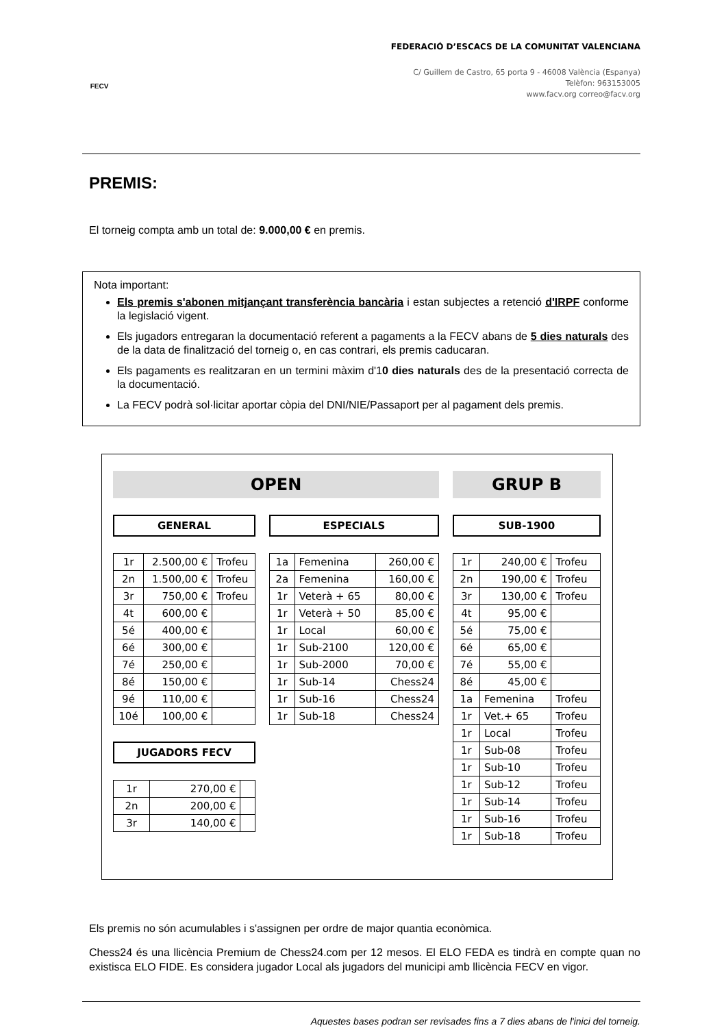FECV
FEDERACIÓ D’ESCACS DE LA COMUNITAT VALENCIANA
C/ Guillem de Castro, 65 porta 9 - 46008 València (Espanya)
Telèfon: 963153005
www.facv.org correo@facv.org
PREMIS:
El torneig compta amb un total de: 9.000,00 € en premis.
Nota important:
Els premis s'abonen mitjançant transferència bancària i estan subjectes a retenció d'IRPF conforme la legislació vigent.
Els jugadors entregaran la documentació referent a pagaments a la FECV abans de 5 dies naturals des de la data de finalització del torneig o, en cas contrari, els premis caducaran.
Els pagaments es realitzaran en un termini màxim d'10 dies naturals des de la presentació correcta de la documentació.
La FECV podrà sol·licitar aportar còpia del DNI/NIE/Passaport per al pagament dels premis.
OPEN
GENERAL
| 1r | 2.500,00 € | Trofeu |
| 2n | 1.500,00 € | Trofeu |
| 3r | 750,00 € | Trofeu |
| 4t | 600,00 € | |
| 5é | 400,00 € | |
| 6é | 300,00 € | |
| 7é | 250,00 € | |
| 8é | 150,00 € | |
| 9é | 110,00 € | |
| 10é | 100,00 € | |
JUGADORS FECV
| 1r | 270,00 € | |
| 2n | 200,00 € | |
| 3r | 140,00 € | |
ESPECIALS
| 1a | Femenina | 260,00 € |
| 2a | Femenina | 160,00 € |
| 1r | Veterà + 65 | 80,00 € |
| 1r | Veterà + 50 | 85,00 € |
| 1r | Local | 60,00 € |
| 1r | Sub-2100 | 120,00 € |
| 1r | Sub-2000 | 70,00 € |
| 1r | Sub-14 | Chess24 |
| 1r | Sub-16 | Chess24 |
| 1r | Sub-18 | Chess24 |
GRUP B
SUB-1900
| 1r | 240,00 € | Trofeu |
| 2n | 190,00 € | Trofeu |
| 3r | 130,00 € | Trofeu |
| 4t | 95,00 € | |
| 5é | 75,00 € | |
| 6é | 65,00 € | |
| 7é | 55,00 € | |
| 8é | 45,00 € | |
| 1a | Femenina | Trofeu |
| 1r | Vet.+ 65 | Trofeu |
| 1r | Local | Trofeu |
| 1r | Sub-08 | Trofeu |
| 1r | Sub-10 | Trofeu |
| 1r | Sub-12 | Trofeu |
| 1r | Sub-14 | Trofeu |
| 1r | Sub-16 | Trofeu |
| 1r | Sub-18 | Trofeu |
Els premis no són acumulables i s'assignen per ordre de major quantia econòmica.
Chess24 és una llicència Premium de Chess24.com per 12 mesos. El ELO FEDA es tindrà en compte quan no existisca ELO FIDE. Es considera jugador Local als jugadors del municipi amb llicència FECV en vigor.
Aquestes bases podran ser revisades fins a 7 dies abans de l'inici del torneig.